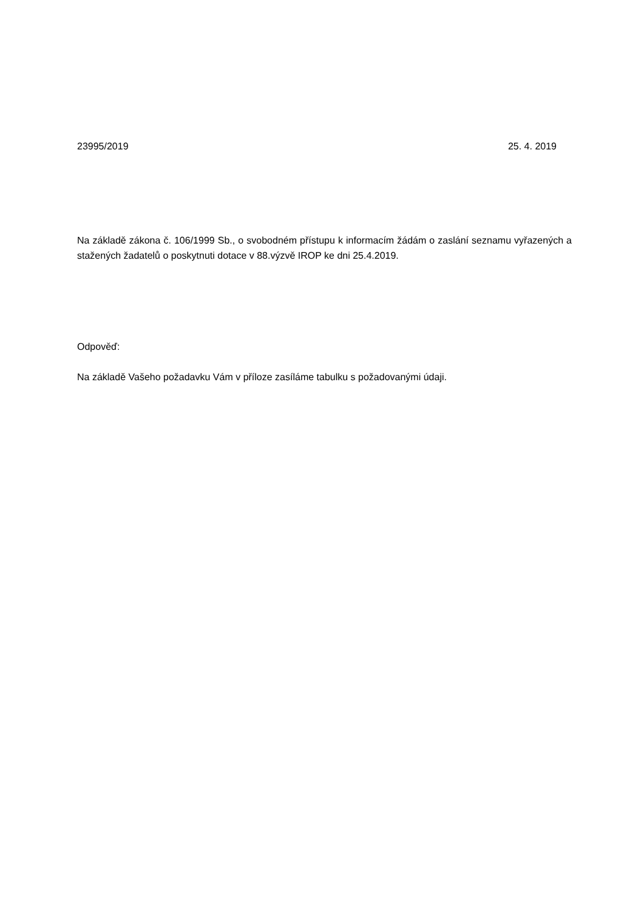23995/2019 25. 4. 2019
Na základě zákona č. 106/1999 Sb., o svobodném přístupu k informacím žádám o zaslání seznamu vyřazených a stažených žadatelů o poskytnuti dotace v 88.výzvě IROP ke dni 25.4.2019.
Odpověď:
Na základě Vašeho požadavku Vám v příloze zasíláme tabulku s požadovanými údaji.